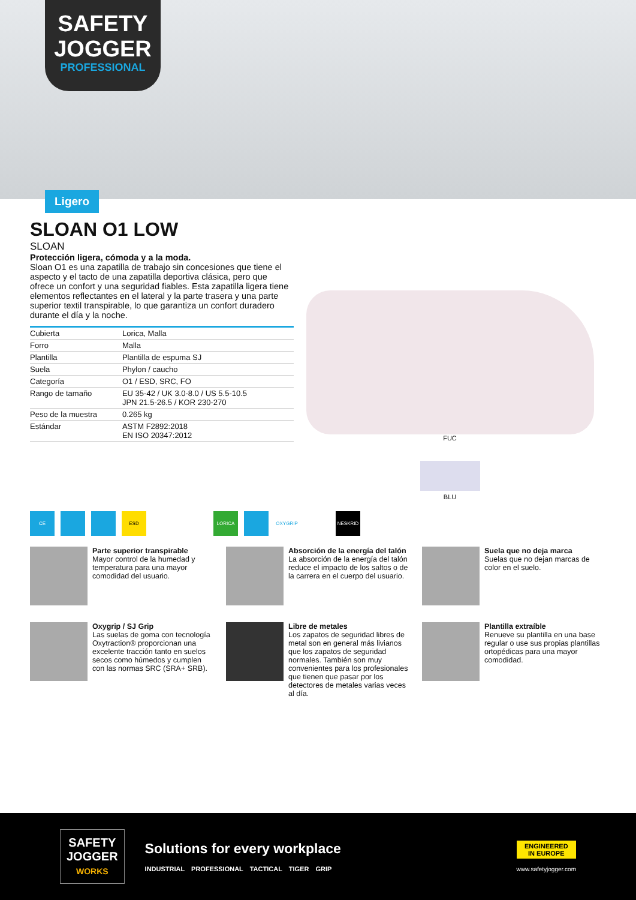SAFETY
JOGGER
PROFESSIONAL
Ligero
SLOAN O1 LOW
SLOAN
Protección ligera, cómoda y a la moda.
Sloan O1 es una zapatilla de trabajo sin concesiones que tiene el aspecto y el tacto de una zapatilla deportiva clásica, pero que ofrece un confort y una seguridad fiables. Esta zapatilla ligera tiene elementos reflectantes en el lateral y la parte trasera y una parte superior textil transpirable, lo que garantiza un confort duradero durante el día y la noche.
| Cubierta | Lorica, Malla |
| Forro | Malla |
| Plantilla | Plantilla de espuma SJ |
| Suela | Phylon / caucho |
| Categoría | O1 / ESD, SRC, FO |
| Rango de tamaño | EU 35-42 / UK 3.0-8.0 / US 5.5-10.5 JPN 21.5-26.5 / KOR 230-270 |
| Peso de la muestra | 0.265 kg |
| Estándar | ASTM F2892:2018 EN ISO 20347:2012 |
FUC
BLU
CE ESD LORICA OXYGRIP NESKRID
Parte superior transpirable
Mayor control de la humedad y temperatura para una mayor comodidad del usuario.
Absorción de la energía del talón
La absorción de la energía del talón reduce el impacto de los saltos o de la carrera en el cuerpo del usuario.
Suela que no deja marca
Suelas que no dejan marcas de color en el suelo.
Oxygrip / SJ Grip
Las suelas de goma con tecnología Oxytraction® proporcionan una excelente tracción tanto en suelos secos como húmedos y cumplen con las normas SRC (SRA+ SRB).
Libre de metales
Los zapatos de seguridad libres de metal son en general más livianos que los zapatos de seguridad normales. También son muy convenientes para los profesionales que tienen que pasar por los detectores de metales varias veces al día.
Plantilla extraíble
Renueve su plantilla en una base regular o use sus propias plantillas ortopédicas para una mayor comodidad.
SAFETY
JOGGER
WORKS
Solutions for every workplace
INDUSTRIAL PROFESSIONAL TACTICAL TIGER GRIP
ENGINEERED
IN EUROPE
www.safetyjogger.com